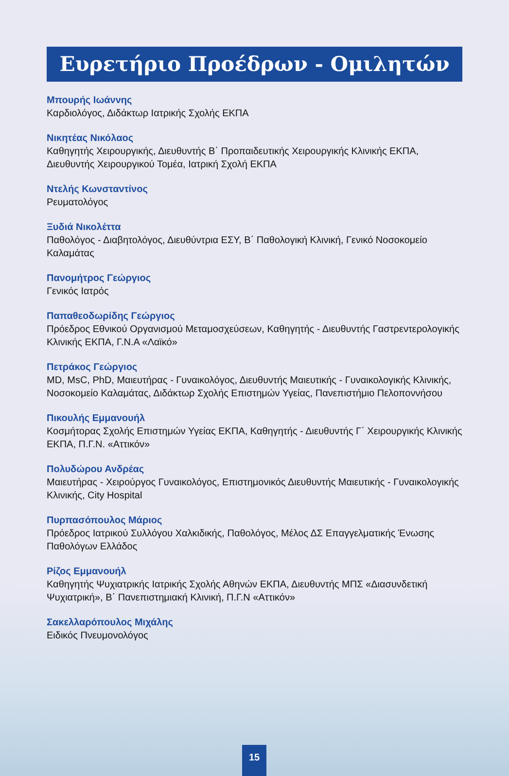Ευρετήριο Προέδρων - Ομιλητών
Μπουρής Ιωάννης
Καρδιολόγος, Διδάκτωρ Ιατρικής Σχολής ΕΚΠΑ
Νικητέας Νικόλαος
Καθηγητής Χειρουργικής, Διευθυντής Β΄ Προπαιδευτικής Χειρουργικής Κλινικής ΕΚΠΑ, Διευθυντής Χειρουργικού Τομέα, Ιατρική Σχολή ΕΚΠΑ
Ντελής Κωνσταντίνος
Ρευματολόγος
Ξυδιά Νικολέττα
Παθολόγος - Διαβητολόγος, Διευθύντρια ΕΣΥ, Β΄ Παθολογική Κλινική, Γενικό Νοσοκομείο Καλαμάτας
Πανομήτρος Γεώργιος
Γενικός Ιατρός
Παπαθεοδωρίδης Γεώργιος
Πρόεδρος Εθνικού Οργανισμού Μεταμοσχεύσεων, Καθηγητής - Διευθυντής Γαστρεντερολογικής Κλινικής ΕΚΠΑ, Γ.Ν.Α «Λαϊκό»
Πετράκος Γεώργιος
MD, MsC, PhD, Μαιευτήρας - Γυναικολόγος, Διευθυντής Μαιευτικής - Γυναικολογικής Κλινικής, Νοσοκομείο Καλαμάτας, Διδάκτωρ Σχολής Επιστημών Υγείας, Πανεπιστήμιο Πελοποννήσου
Πικουλής Εμμανουήλ
Κοσμήτορας Σχολής Επιστημών Υγείας ΕΚΠΑ, Καθηγητής - Διευθυντής Γ΄ Χειρουργικής Κλινικής ΕΚΠΑ, Π.Γ.Ν. «Αττικόν»
Πολυδώρου Ανδρέας
Μαιευτήρας - Χειρούργος Γυναικολόγος, Επιστημονικός Διευθυντής Μαιευτικής - Γυναικολογικής Κλινικής, City Hospital
Πυρπασόπουλος Μάριος
Πρόεδρος Ιατρικού Συλλόγου Χαλκιδικής, Παθολόγος, Μέλος ΔΣ Επαγγελματικής Ένωσης Παθολόγων Ελλάδος
Ρίζος Εμμανουήλ
Καθηγητής Ψυχιατρικής Ιατρικής Σχολής Αθηνών ΕΚΠΑ, Διευθυντής ΜΠΣ «Διασυνδετική Ψυχιατρική», Β΄ Πανεπιστημιακή Κλινική, Π.Γ.Ν «Αττικόν»
Σακελλαρόπουλος Μιχάλης
Ειδικός Πνευμονολόγος
15